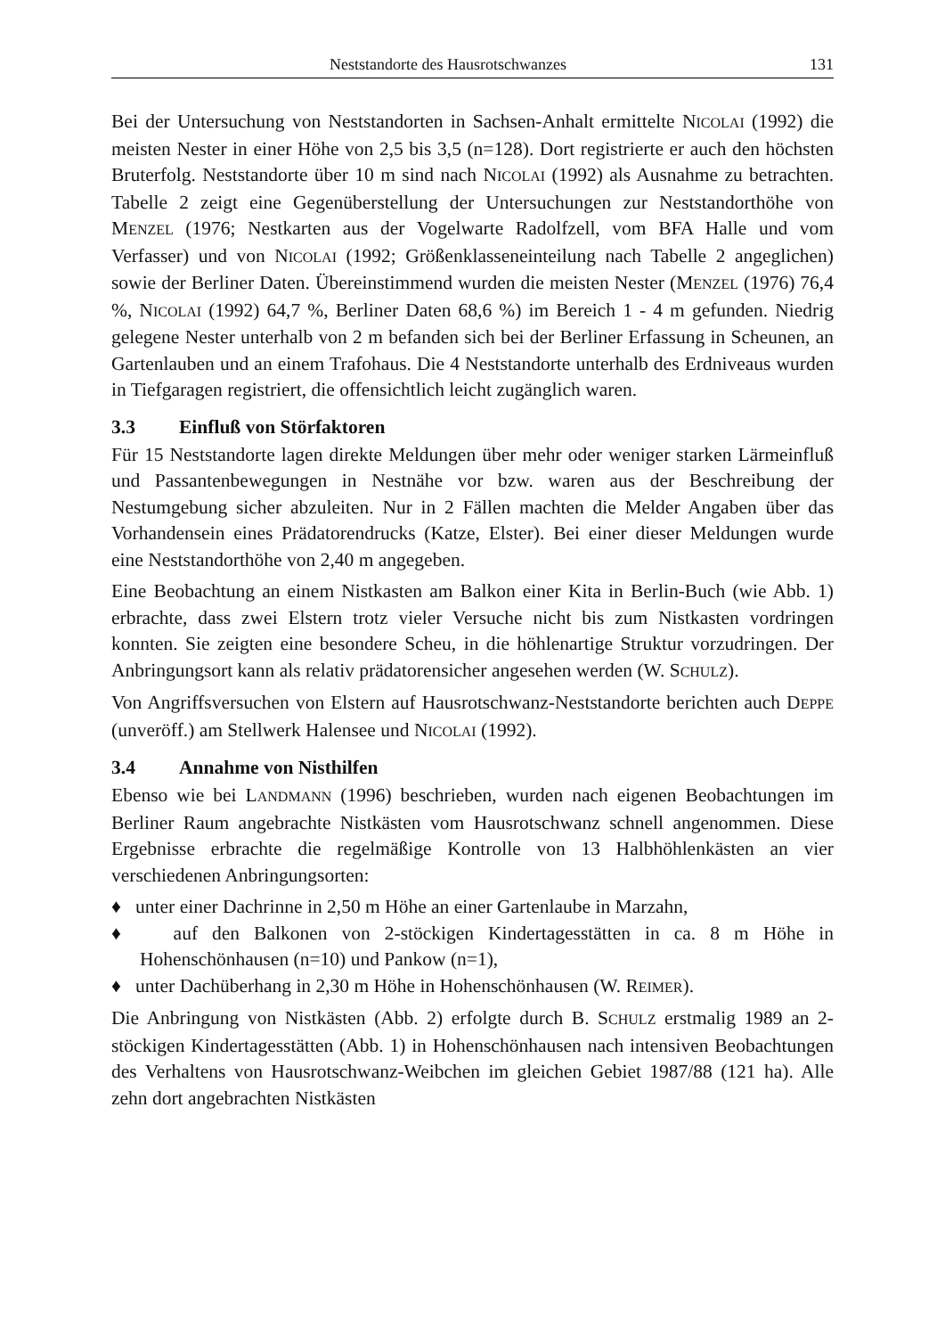Neststandorte des Hausrotschwanzes 131
Bei der Untersuchung von Neststandorten in Sachsen-Anhalt ermittelte NICOLAI (1992) die meisten Nester in einer Höhe von 2,5 bis 3,5 (n=128). Dort registrierte er auch den höchsten Bruterfolg. Neststandorte über 10 m sind nach NICOLAI (1992) als Ausnahme zu betrachten. Tabelle 2 zeigt eine Gegenüber­stellung der Untersuchungen zur Neststandorthöhe von MENZEL (1976; Nestkarten aus der Vogelwarte Radolfzell, vom BFA Halle und vom Verfasser) und von NICOLAI (1992; Größenklasseneinteilung nach Tabelle 2 angeglichen) sowie der Berliner Daten. Übereinstimmend wurden die meisten Nester (MENZEL (1976) 76,4 %, NICOLAI (1992) 64,7 %, Berliner Daten 68,6 %) im Bereich 1 - 4 m gefunden. Niedrig gelegene Nester unterhalb von 2 m befanden sich bei der Berliner Erfassung in Scheunen, an Gartenlauben und an einem Trafohaus. Die 4 Neststandorte unterhalb des Erdniveaus wurden in Tief­garagen registriert, die offensichtlich leicht zugänglich waren.
3.3 Einfluß von Störfaktoren
Für 15 Neststandorte lagen direkte Meldungen über mehr oder weniger starken Lärmeinfluß und Passantenbewegungen in Nestnähe vor bzw. waren aus der Beschreibung der Nestumgebung sicher abzuleiten. Nur in 2 Fällen machten die Melder Angaben über das Vorhandensein eines Prädatorendrucks (Katze, Elster). Bei einer dieser Meldungen wurde eine Neststandorthöhe von 2,40 m angegeben.
Eine Beobachtung an einem Nistkasten am Balkon einer Kita in Berlin-Buch (wie Abb. 1) erbrachte, dass zwei Elstern trotz vieler Versuche nicht bis zum Nistkasten vordringen konnten. Sie zeigten eine besondere Scheu, in die höhlenartige Struktur vorzudringen. Der Anbringungsort kann als relativ präda­torensicher angesehen werden (W. SCHULZ).
Von Angriffsversuchen von Elstern auf Hausrotschwanz-Neststandorte berichten auch DEPPE (unveröff.) am Stellwerk Halensee und NICOLAI (1992).
3.4 Annahme von Nisthilfen
Ebenso wie bei LANDMANN (1996) beschrieben, wurden nach eigenen Beobach­tungen im Berliner Raum angebrachte Nistkästen vom Hausrotschwanz schnell angenommen. Diese Ergebnisse erbrachte die regelmäßige Kontrolle von 13 Halbhöhlenkästen an vier verschiedenen Anbringungsorten:
♦ unter einer Dachrinne in 2,50 m Höhe an einer Gartenlaube in Marzahn,
♦ auf den Balkonen von 2-stöckigen Kindertagesstätten in ca. 8 m Höhe in Hohenschönhausen (n=10) und Pankow (n=1),
♦ unter Dachüberhang in 2,30 m Höhe in Hohenschönhausen (W. REIMER).
Die Anbringung von Nistkästen (Abb. 2) erfolgte durch B. SCHULZ erstmalig 1989 an 2-stöckigen Kindertagesstätten (Abb. 1) in Hohenschönhausen nach intensiven Beobachtungen des Verhaltens von Hausrotschwanz-Weibchen im gleichen Gebiet 1987/88 (121 ha). Alle zehn dort angebrachten Nistkästen